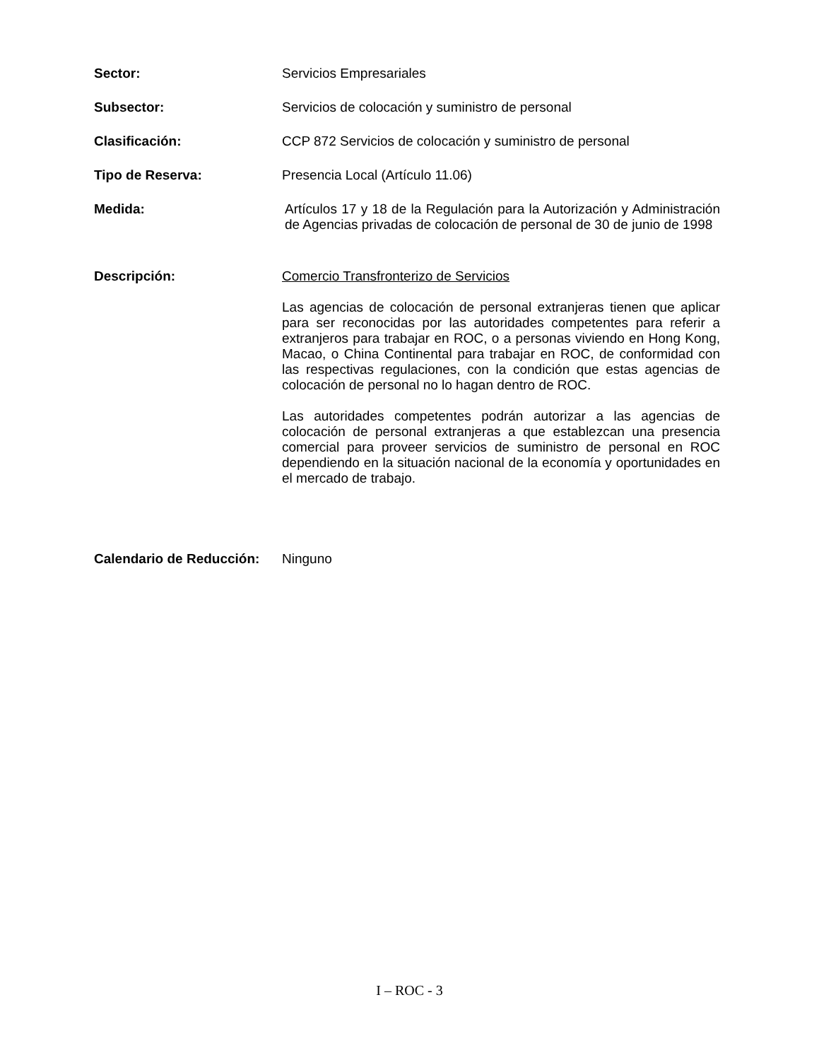Sector:
Servicios Empresariales
Subsector:
Servicios de colocación y suministro de personal
Clasificación:
CCP 872 Servicios de colocación y suministro de personal
Tipo de Reserva:
Presencia Local (Artículo 11.06)
Medida:
Artículos 17 y 18 de la Regulación para la Autorización y Administración de Agencias privadas de colocación de personal de 30 de junio de 1998
Descripción:
Comercio Transfronterizo de Servicios
Las agencias de colocación de personal extranjeras tienen que aplicar para ser reconocidas por las autoridades competentes para referir a extranjeros para trabajar en ROC, o a personas viviendo en Hong Kong, Macao, o China Continental para trabajar en ROC, de conformidad con las respectivas regulaciones, con la condición que estas agencias de colocación de personal no lo hagan dentro de ROC.
Las autoridades competentes podrán autorizar a las agencias de colocación de personal extranjeras a que establezcan una presencia comercial para proveer servicios de suministro de personal en ROC dependiendo en la situación nacional de la economía y oportunidades en el mercado de trabajo.
Calendario de Reducción:
Ninguno
I – ROC - 3